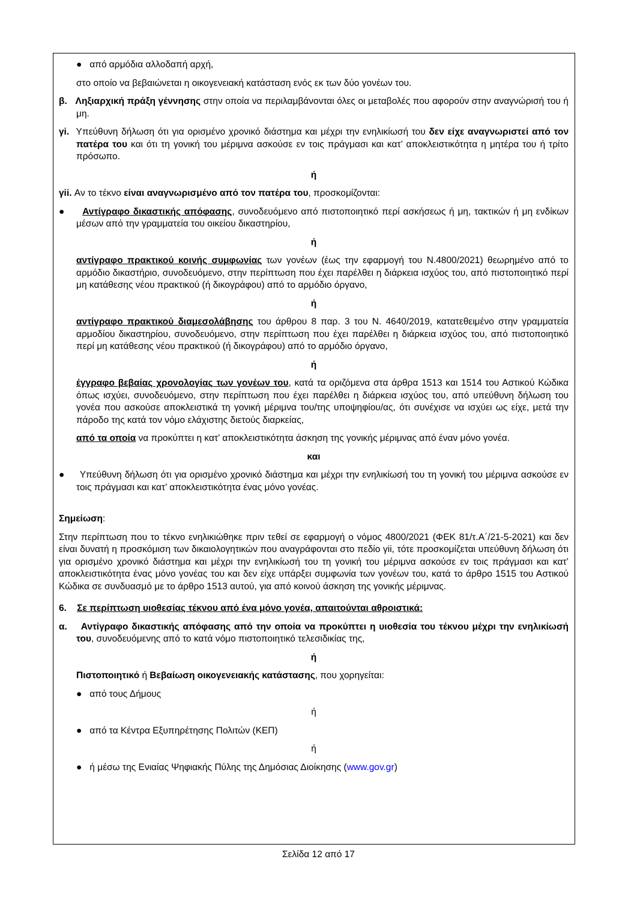● από αρμόδια αλλοδαπή αρχή,
στο οποίο να βεβαιώνεται η οικογενειακή κατάσταση ενός εκ των δύο γονέων του.
β. Ληξιαρχική πράξη γέννησης στην οποία να περιλαμβάνονται όλες οι μεταβολές που αφορούν στην αναγνώρισή του ή μη.
γi. Υπεύθυνη δήλωση ότι για ορισμένο χρονικό διάστημα και μέχρι την ενηλικίωσή του δεν είχε αναγνωριστεί από τον πατέρα του και ότι τη γονική του μέριμνα ασκούσε εν τοις πράγμασι και κατ’ αποκλειστικότητα η μητέρα του ή τρίτο πρόσωπο.
ή
γii. Αν το τέκνο είναι αναγνωρισμένο από τον πατέρα του, προσκομίζονται:
● Αντίγραφο δικαστικής απόφασης, συνοδευόμενο από πιστοποιητικό περί ασκήσεως ή μη, τακτικών ή μη ενδίκων μέσων από την γραμματεία του οικείου δικαστηρίου,
ή
αντίγραφο πρακτικού κοινής συμφωνίας των γονέων (έως την εφαρμογή του Ν.4800/2021) θεωρημένο από το αρμόδιο δικαστήριο, συνοδευόμενο, στην περίπτωση που έχει παρέλθει η διάρκεια ισχύος του, από πιστοποιητικό περί μη κατάθεσης νέου πρακτικού (ή δικογράφου) από το αρμόδιο όργανο,
ή
αντίγραφο πρακτικού διαμεσολάβησης του άρθρου 8 παρ. 3 του Ν. 4640/2019, κατατεθειμένο στην γραμματεία αρμοδίου δικαστηρίου, συνοδευόμενο, στην περίπτωση που έχει παρέλθει η διάρκεια ισχύος του, από πιστοποιητικό περί μη κατάθεσης νέου πρακτικού (ή δικογράφου) από το αρμόδιο όργανο,
ή
έγγραφο βεβαίας χρονολογίας των γονέων του, κατά τα οριζόμενα στα άρθρα 1513 και 1514 του Αστικού Κώδικα όπως ισχύει, συνοδευόμενο, στην περίπτωση που έχει παρέλθει η διάρκεια ισχύος του, από υπεύθυνη δήλωση του γονέα που ασκούσε αποκλειστικά τη γονική μέριμνα του/της υποψηφίου/ας, ότι συνέχισε να ισχύει ως είχε, μετά την πάροδο της κατά τον νόμο ελάχιστης διετούς διαρκείας,
από τα οποία να προκύπτει η κατ’ αποκλειστικότητα άσκηση της γονικής μέριμνας από έναν μόνο γονέα.
και
● Υπεύθυνη δήλωση ότι για ορισμένο χρονικό διάστημα και μέχρι την ενηλικίωσή του τη γονική του μέριμνα ασκούσε εν τοις πράγμασι και κατ’ αποκλειστικότητα ένας μόνο γονέας.
Σημείωση:
Στην περίπτωση που το τέκνο ενηλικιώθηκε πριν τεθεί σε εφαρμογή ο νόμος 4800/2021 (ΦΕΚ 81/τ.Α΄/21-5-2021) και δεν είναι δυνατή η προσκόμιση των δικαιολογητικών που αναγράφονται στο πεδίο γii, τότε προσκομίζεται υπεύθυνη δήλωση ότι για ορισμένο χρονικό διάστημα και μέχρι την ενηλικίωσή του τη γονική του μέριμνα ασκούσε εν τοις πράγμασι και κατ’ αποκλειστικότητα ένας μόνο γονέας του και δεν είχε υπάρξει συμφωνία των γονέων του, κατά το άρθρο 1515 του Αστικού Κώδικα σε συνδυασμό με το άρθρο 1513 αυτού, για από κοινού άσκηση της γονικής μέριμνας.
6. Σε περίπτωση υιοθεσίας τέκνου από ένα μόνο γονέα, απαιτούνται αθροιστικά:
α. Αντίγραφο δικαστικής απόφασης από την οποία να προκύπτει η υιοθεσία του τέκνου μέχρι την ενηλικίωσή του, συνοδευόμενης από το κατά νόμο πιστοποιητικό τελεσιδικίας της,
ή
Πιστοποιητικό ή Βεβαίωση οικογενειακής κατάστασης, που χορηγείται:
● από τους Δήμους
ή
● από τα Κέντρα Εξυπηρέτησης Πολιτών (ΚΕΠ)
ή
● ή μέσω της Ενιαίας Ψηφιακής Πύλης της Δημόσιας Διοίκησης (www.gov.gr)
Σελίδα 12 από 17